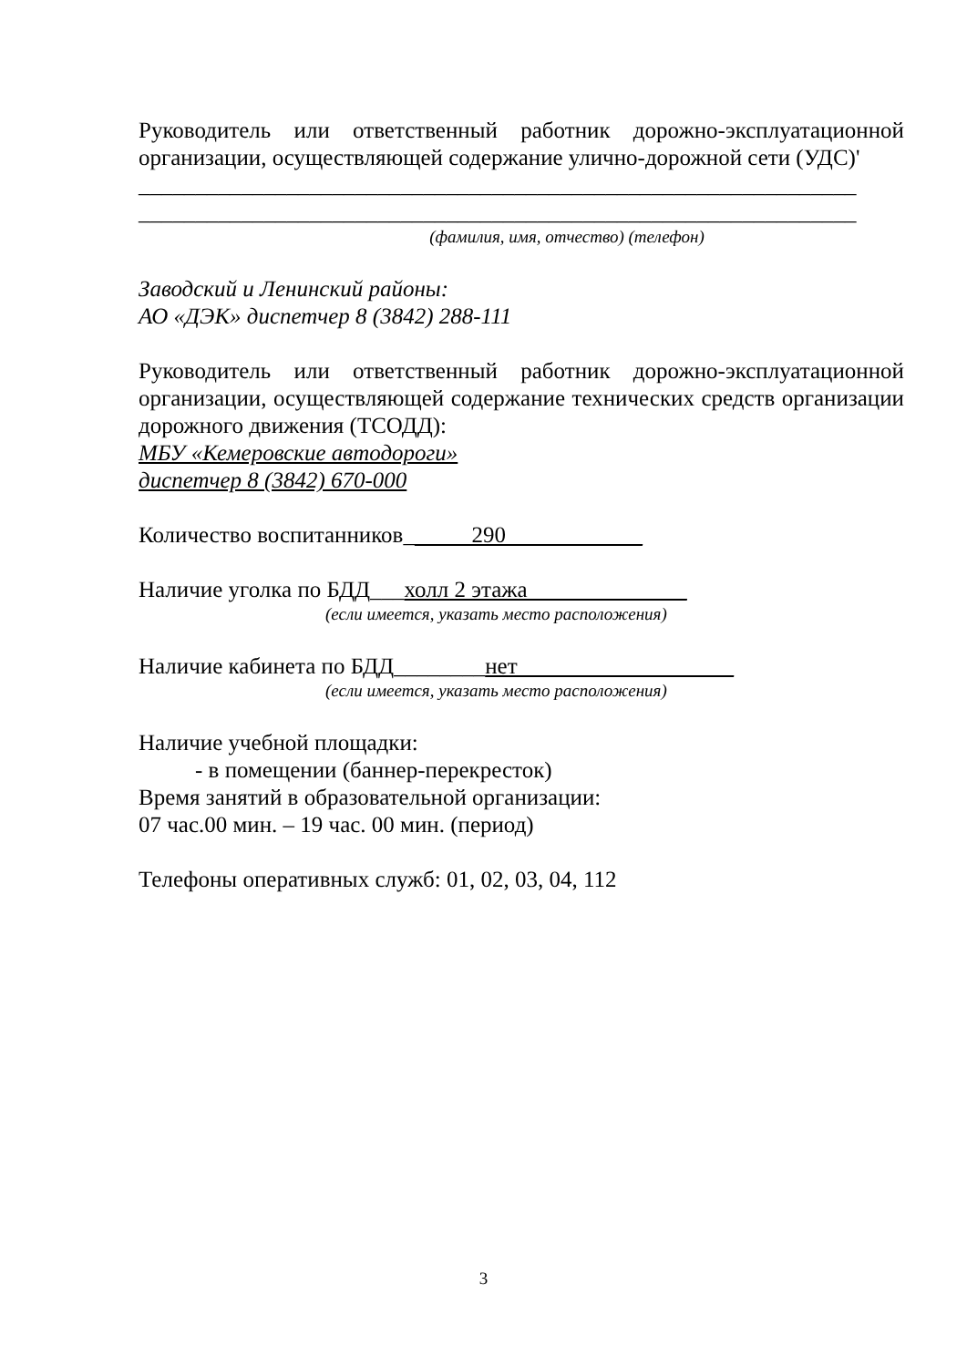Руководитель или ответственный работник дорожно-эксплуатационной
организации, осуществляющей содержание улично-дорожной сети (УДС)'
_______________________________________________________________
_______________________________________________________________
(фамилия, имя, отчество) (телефон)
Заводский и Ленинский районы:
АО «ДЭК» диспетчер 8 (3842) 288-111
Руководитель или ответственный работник дорожно-эксплуатационной
организации, осуществляющей содержание технических средств организации
дорожного движения (ТСОДД):
МБУ «Кемеровские автодороги»
диспетчер 8 (3842) 670-000
Количество воспитанников______290____________
Наличие уголка по БДД___холл 2 этажа______________
(если имеется, указать место расположения)
Наличие кабинета по БДД________нет___________________
(если имеется, указать место расположения)
Наличие учебной площадки:
- в помещении (баннер-перекресток)
Время занятий в образовательной организации:
07 час.00 мин. – 19 час. 00 мин. (период)
Телефоны оперативных служб: 01, 02, 03, 04, 112
3